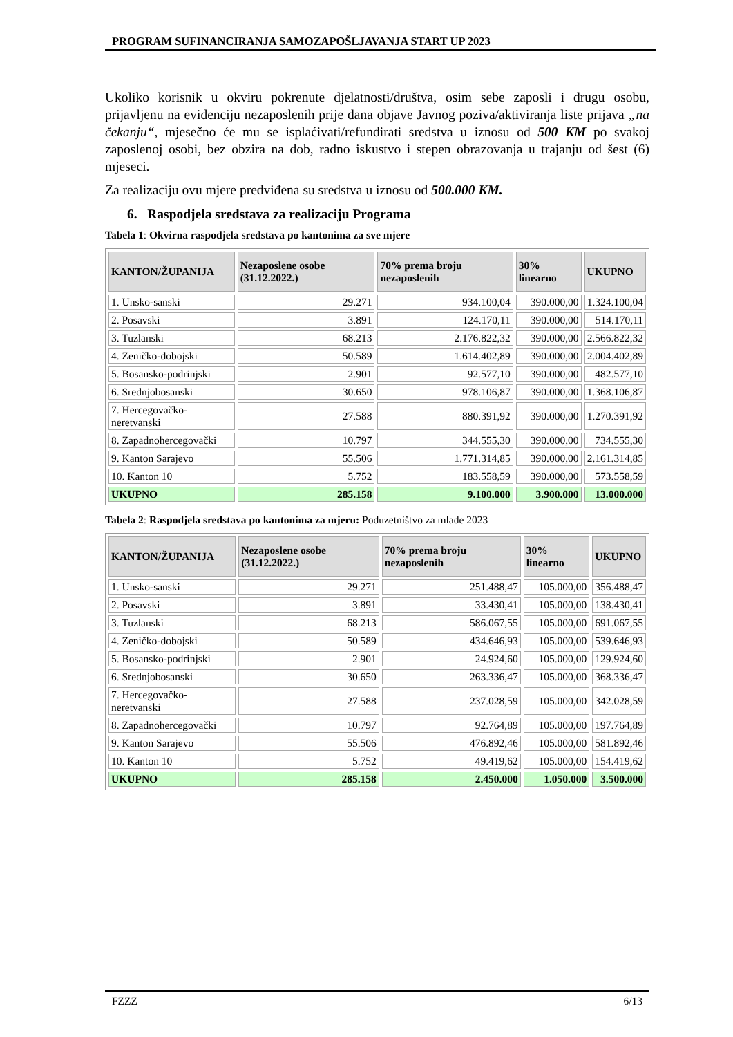PROGRAM SUFINANCIRANJA SAMOZAPOŠLJAVANJA START UP 2023
Ukoliko korisnik u okviru pokrenute djelatnosti/društva, osim sebe zaposli i drugu osobu, prijavljenu na evidenciju nezaposlenih prije dana objave Javnog poziva/aktiviranja liste prijava „na čekanju“, mjesečno će mu se isplaćivati/refundirati sredstva u iznosu od 500 KM po svakoj zaposlenoj osobi, bez obzira na dob, radno iskustvo i stepen obrazovanja u trajanju od šest (6) mjeseci.
Za realizaciju ovu mjere predviđena su sredstva u iznosu od 500.000 KM.
6. Raspodjela sredstava za realizaciju Programa
Tabela 1: Okvirna raspodjela sredstava po kantonima za sve mjere
| KANTON/ŽUPANIJA | Nezaposlene osobe (31.12.2022.) | 70% prema broju nezaposlenih | 30% linearno | UKUPNO |
| --- | --- | --- | --- | --- |
| 1. Unsko-sanski | 29.271 | 934.100,04 | 390.000,00 | 1.324.100,04 |
| 2. Posavski | 3.891 | 124.170,11 | 390.000,00 | 514.170,11 |
| 3. Tuzlanski | 68.213 | 2.176.822,32 | 390.000,00 | 2.566.822,32 |
| 4. Zeničko-dobojski | 50.589 | 1.614.402,89 | 390.000,00 | 2.004.402,89 |
| 5. Bosansko-podrinjski | 2.901 | 92.577,10 | 390.000,00 | 482.577,10 |
| 6. Srednjobosanski | 30.650 | 978.106,87 | 390.000,00 | 1.368.106,87 |
| 7. Hercegovačko-neretvanski | 27.588 | 880.391,92 | 390.000,00 | 1.270.391,92 |
| 8. Zapadnohercegovački | 10.797 | 344.555,30 | 390.000,00 | 734.555,30 |
| 9. Kanton Sarajevo | 55.506 | 1.771.314,85 | 390.000,00 | 2.161.314,85 |
| 10. Kanton 10 | 5.752 | 183.558,59 | 390.000,00 | 573.558,59 |
| UKUPNO | 285.158 | 9.100.000 | 3.900.000 | 13.000.000 |
Tabela 2: Raspodjela sredstava po kantonima za mjeru: Poduzetništvo za mlade 2023
| KANTON/ŽUPANIJA | Nezaposlene osobe (31.12.2022.) | 70% prema broju nezaposlenih | 30% linearno | UKUPNO |
| --- | --- | --- | --- | --- |
| 1. Unsko-sanski | 29.271 | 251.488,47 | 105.000,00 | 356.488,47 |
| 2. Posavski | 3.891 | 33.430,41 | 105.000,00 | 138.430,41 |
| 3. Tuzlanski | 68.213 | 586.067,55 | 105.000,00 | 691.067,55 |
| 4. Zeničko-dobojski | 50.589 | 434.646,93 | 105.000,00 | 539.646,93 |
| 5. Bosansko-podrinjski | 2.901 | 24.924,60 | 105.000,00 | 129.924,60 |
| 6. Srednjobosanski | 30.650 | 263.336,47 | 105.000,00 | 368.336,47 |
| 7. Hercegovačko-neretvanski | 27.588 | 237.028,59 | 105.000,00 | 342.028,59 |
| 8. Zapadnohercegovački | 10.797 | 92.764,89 | 105.000,00 | 197.764,89 |
| 9. Kanton Sarajevo | 55.506 | 476.892,46 | 105.000,00 | 581.892,46 |
| 10. Kanton 10 | 5.752 | 49.419,62 | 105.000,00 | 154.419,62 |
| UKUPNO | 285.158 | 2.450.000 | 1.050.000 | 3.500.000 |
FZZZ 6/13